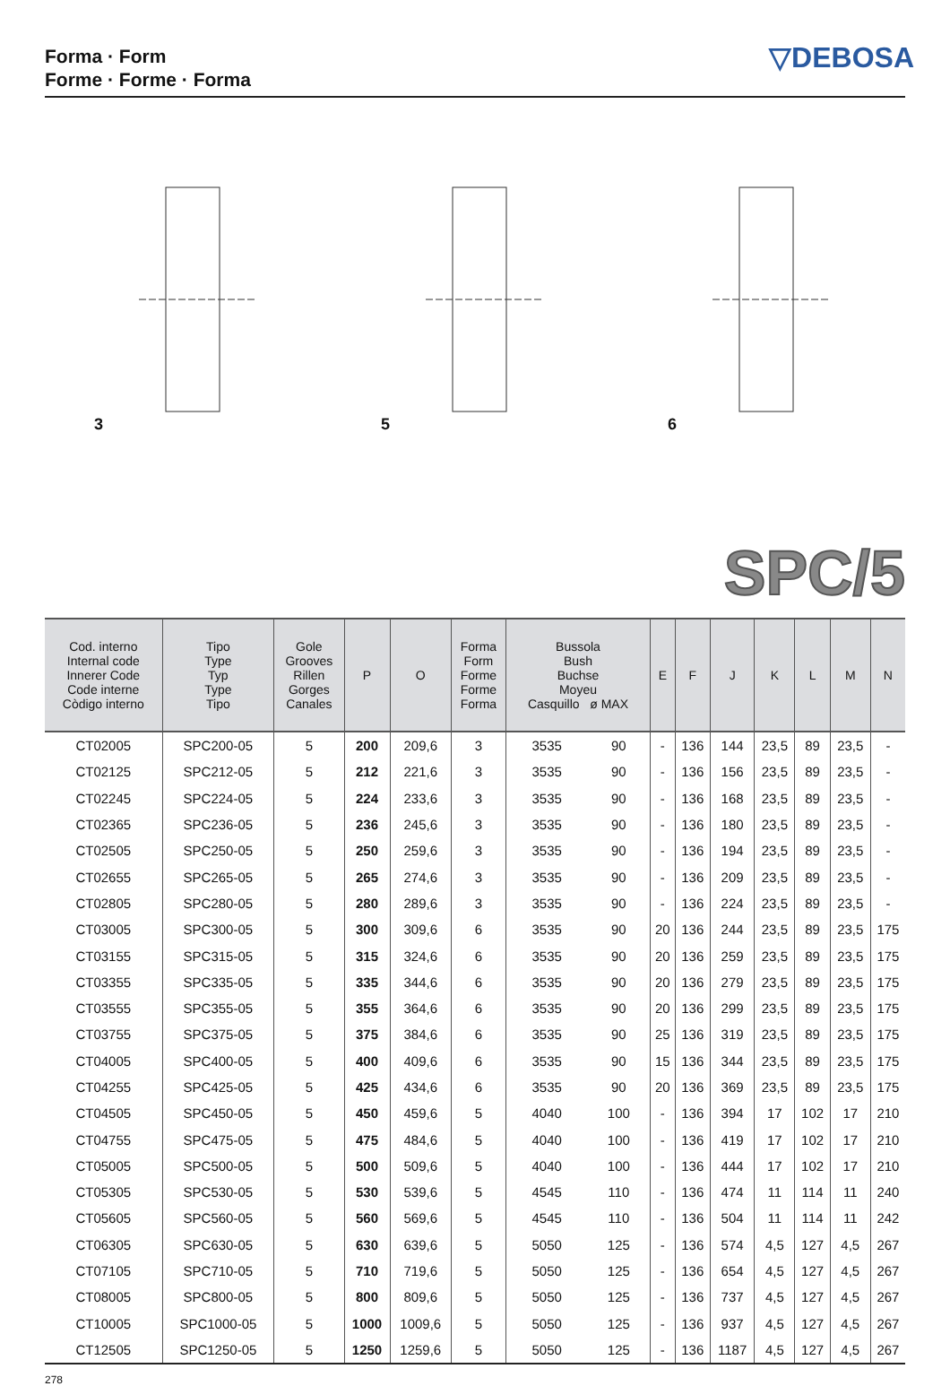Forma · Form
Forme · Forme · Forma
▽DEBOSA
3 5 6
SPC/5
| Cod. interno Internal code Innerer Code Code interne Còdigo interno | Tipo Type Typ Type Tipo | Gole Grooves Rillen Gorges Canales | P | O | Forma Form Forme Forme Forma | Bussola Bush Buchse Moyeu Casquillo ø MAX | | E | F | J | K | L | M | N |
| --- | --- | --- | --- | --- | --- | --- | --- | --- | --- | --- | --- | --- | --- | --- |
| CT02005 | SPC200-05 | 5 | 200 | 209,6 | 3 | 3535 | 90 | - | 136 | 144 | 23,5 | 89 | 23,5 | - |
| CT02125 | SPC212-05 | 5 | 212 | 221,6 | 3 | 3535 | 90 | - | 136 | 156 | 23,5 | 89 | 23,5 | - |
| CT02245 | SPC224-05 | 5 | 224 | 233,6 | 3 | 3535 | 90 | - | 136 | 168 | 23,5 | 89 | 23,5 | - |
| CT02365 | SPC236-05 | 5 | 236 | 245,6 | 3 | 3535 | 90 | - | 136 | 180 | 23,5 | 89 | 23,5 | - |
| CT02505 | SPC250-05 | 5 | 250 | 259,6 | 3 | 3535 | 90 | - | 136 | 194 | 23,5 | 89 | 23,5 | - |
| CT02655 | SPC265-05 | 5 | 265 | 274,6 | 3 | 3535 | 90 | - | 136 | 209 | 23,5 | 89 | 23,5 | - |
| CT02805 | SPC280-05 | 5 | 280 | 289,6 | 3 | 3535 | 90 | - | 136 | 224 | 23,5 | 89 | 23,5 | - |
| CT03005 | SPC300-05 | 5 | 300 | 309,6 | 6 | 3535 | 90 | 20 | 136 | 244 | 23,5 | 89 | 23,5 | 175 |
| CT03155 | SPC315-05 | 5 | 315 | 324,6 | 6 | 3535 | 90 | 20 | 136 | 259 | 23,5 | 89 | 23,5 | 175 |
| CT03355 | SPC335-05 | 5 | 335 | 344,6 | 6 | 3535 | 90 | 20 | 136 | 279 | 23,5 | 89 | 23,5 | 175 |
| CT03555 | SPC355-05 | 5 | 355 | 364,6 | 6 | 3535 | 90 | 20 | 136 | 299 | 23,5 | 89 | 23,5 | 175 |
| CT03755 | SPC375-05 | 5 | 375 | 384,6 | 6 | 3535 | 90 | 25 | 136 | 319 | 23,5 | 89 | 23,5 | 175 |
| CT04005 | SPC400-05 | 5 | 400 | 409,6 | 6 | 3535 | 90 | 15 | 136 | 344 | 23,5 | 89 | 23,5 | 175 |
| CT04255 | SPC425-05 | 5 | 425 | 434,6 | 6 | 3535 | 90 | 20 | 136 | 369 | 23,5 | 89 | 23,5 | 175 |
| CT04505 | SPC450-05 | 5 | 450 | 459,6 | 5 | 4040 | 100 | - | 136 | 394 | 17 | 102 | 17 | 210 |
| CT04755 | SPC475-05 | 5 | 475 | 484,6 | 5 | 4040 | 100 | - | 136 | 419 | 17 | 102 | 17 | 210 |
| CT05005 | SPC500-05 | 5 | 500 | 509,6 | 5 | 4040 | 100 | - | 136 | 444 | 17 | 102 | 17 | 210 |
| CT05305 | SPC530-05 | 5 | 530 | 539,6 | 5 | 4545 | 110 | - | 136 | 474 | 11 | 114 | 11 | 240 |
| CT05605 | SPC560-05 | 5 | 560 | 569,6 | 5 | 4545 | 110 | - | 136 | 504 | 11 | 114 | 11 | 242 |
| CT06305 | SPC630-05 | 5 | 630 | 639,6 | 5 | 5050 | 125 | - | 136 | 574 | 4,5 | 127 | 4,5 | 267 |
| CT07105 | SPC710-05 | 5 | 710 | 719,6 | 5 | 5050 | 125 | - | 136 | 654 | 4,5 | 127 | 4,5 | 267 |
| CT08005 | SPC800-05 | 5 | 800 | 809,6 | 5 | 5050 | 125 | - | 136 | 737 | 4,5 | 127 | 4,5 | 267 |
| CT10005 | SPC1000-05 | 5 | 1000 | 1009,6 | 5 | 5050 | 125 | - | 136 | 937 | 4,5 | 127 | 4,5 | 267 |
| CT12505 | SPC1250-05 | 5 | 1250 | 1259,6 | 5 | 5050 | 125 | - | 136 | 1187 | 4,5 | 127 | 4,5 | 267 |
278